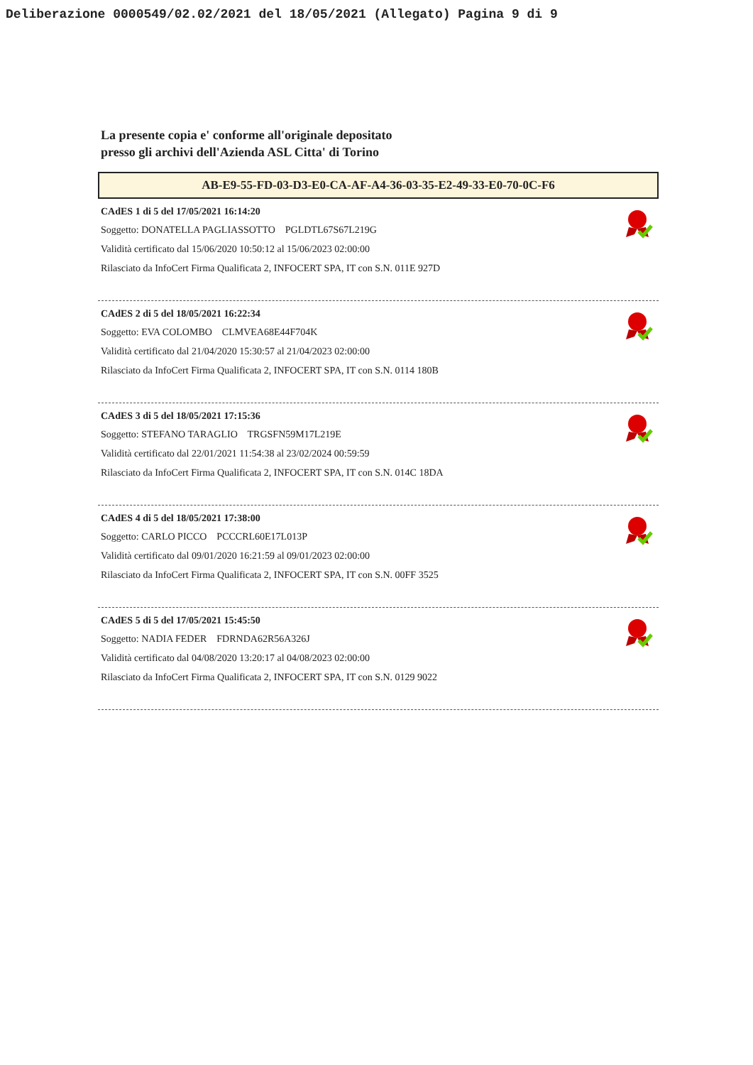Deliberazione 0000549/02.02/2021 del 18/05/2021 (Allegato) Pagina 9 di 9
La presente copia e' conforme all'originale depositato
presso gli archivi dell'Azienda ASL Citta' di Torino
AB-E9-55-FD-03-D3-E0-CA-AF-A4-36-03-35-E2-49-33-E0-70-0C-F6
CAdES 1 di 5 del 17/05/2021 16:14:20
Soggetto: DONATELLA PAGLIASSOTTO PGLDTL67S67L219G
Validità certificato dal 15/06/2020 10:50:12 al 15/06/2023 02:00:00
Rilasciato da InfoCert Firma Qualificata 2, INFOCERT SPA, IT con S.N. 011E 927D
CAdES 2 di 5 del 18/05/2021 16:22:34
Soggetto: EVA COLOMBO CLMVEA68E44F704K
Validità certificato dal 21/04/2020 15:30:57 al 21/04/2023 02:00:00
Rilasciato da InfoCert Firma Qualificata 2, INFOCERT SPA, IT con S.N. 0114 180B
CAdES 3 di 5 del 18/05/2021 17:15:36
Soggetto: STEFANO TARAGLIO TRGSFN59M17L219E
Validità certificato dal 22/01/2021 11:54:38 al 23/02/2024 00:59:59
Rilasciato da InfoCert Firma Qualificata 2, INFOCERT SPA, IT con S.N. 014C 18DA
CAdES 4 di 5 del 18/05/2021 17:38:00
Soggetto: CARLO PICCO PCCCRL60E17L013P
Validità certificato dal 09/01/2020 16:21:59 al 09/01/2023 02:00:00
Rilasciato da InfoCert Firma Qualificata 2, INFOCERT SPA, IT con S.N. 00FF 3525
CAdES 5 di 5 del 17/05/2021 15:45:50
Soggetto: NADIA FEDER FDRNDA62R56A326J
Validità certificato dal 04/08/2020 13:20:17 al 04/08/2023 02:00:00
Rilasciato da InfoCert Firma Qualificata 2, INFOCERT SPA, IT con S.N. 0129 9022